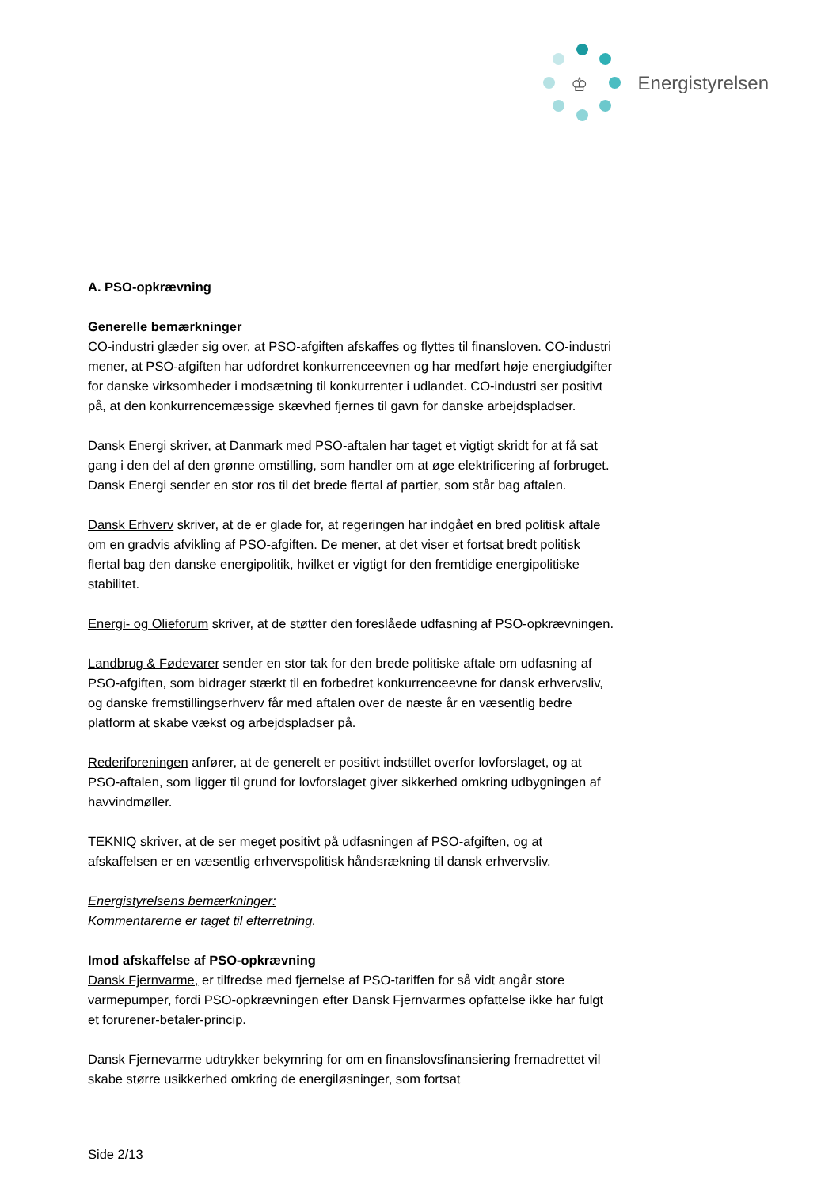♔
Energistyrelsen
A. PSO-opkrævning
Generelle bemærkninger
CO-industri glæder sig over, at PSO-afgiften afskaffes og flyttes til finansloven. CO-industri mener, at PSO-afgiften har udfordret konkurrenceevnen og har medført høje energiudgifter for danske virksomheder i modsætning til konkurrenter i udlandet. CO-industri ser positivt på, at den konkurrencemæssige skævhed fjernes til gavn for danske arbejdspladser.
Dansk Energi skriver, at Danmark med PSO-aftalen har taget et vigtigt skridt for at få sat gang i den del af den grønne omstilling, som handler om at øge elektrificering af forbruget. Dansk Energi sender en stor ros til det brede flertal af partier, som står bag aftalen.
Dansk Erhverv skriver, at de er glade for, at regeringen har indgået en bred politisk aftale om en gradvis afvikling af PSO-afgiften. De mener, at det viser et fortsat bredt politisk flertal bag den danske energipolitik, hvilket er vigtigt for den fremtidige energipolitiske stabilitet.
Energi- og Olieforum skriver, at de støtter den foreslåede udfasning af PSO-opkrævningen.
Landbrug & Fødevarer sender en stor tak for den brede politiske aftale om udfasning af PSO-afgiften, som bidrager stærkt til en forbedret konkurrenceevne for dansk erhvervsliv, og danske fremstillingserhverv får med aftalen over de næste år en væsentlig bedre platform at skabe vækst og arbejdspladser på.
Rederiforeningen anfører, at de generelt er positivt indstillet overfor lovforslaget, og at PSO-aftalen, som ligger til grund for lovforslaget giver sikkerhed omkring udbygningen af havvindmøller.
TEKNIQ skriver, at de ser meget positivt på udfasningen af PSO-afgiften, og at afskaffelsen er en væsentlig erhvervspolitisk håndsrækning til dansk erhvervsliv.
Energistyrelsens bemærkninger:
Kommentarerne er taget til efterretning.
Imod afskaffelse af PSO-opkrævning
Dansk Fjernvarme, er tilfredse med fjernelse af PSO-tariffen for så vidt angår store varmepumper, fordi PSO-opkrævningen efter Dansk Fjernvarmes opfattelse ikke har fulgt et forurener-betaler-princip.
Dansk Fjernevarme udtrykker bekymring for om en finanslovsfinansiering fremadrettet vil skabe større usikkerhed omkring de energiløsninger, som fortsat
Side 2/13